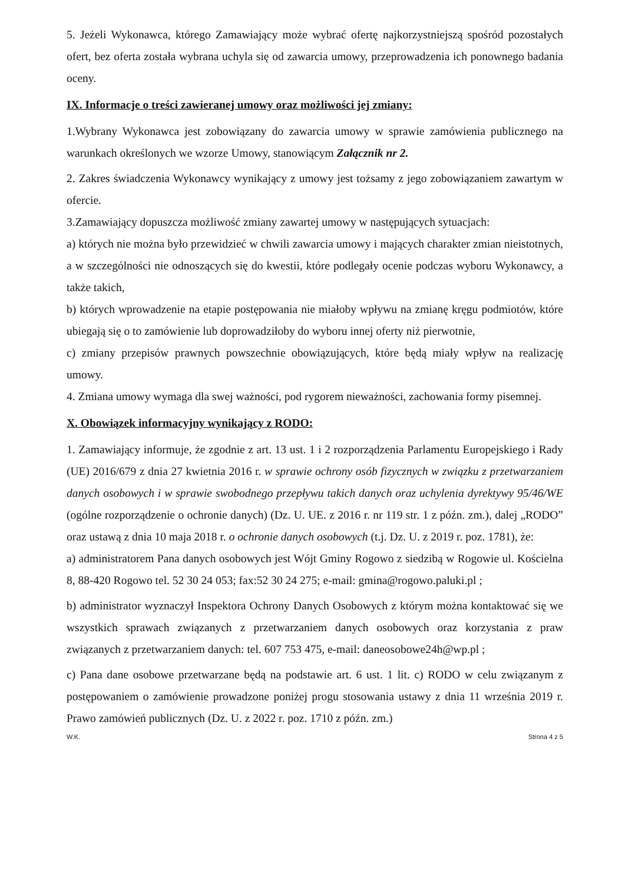5. Jeżeli Wykonawca, którego Zamawiający może wybrać ofertę najkorzystniejszą spośród pozostałych ofert, bez oferta została wybrana uchyla się od zawarcia umowy, przeprowadzenia ich ponownego badania oceny.
IX. Informacje o treści zawieranej umowy oraz możliwości jej zmiany:
1.Wybrany Wykonawca jest zobowiązany do zawarcia umowy w sprawie zamówienia publicznego na warunkach określonych we wzorze Umowy, stanowiącym Załącznik nr 2.
2. Zakres świadczenia Wykonawcy wynikający z umowy jest tożsamy z jego zobowiązaniem zawartym w ofercie.
3.Zamawiający dopuszcza możliwość zmiany zawartej umowy w następujących sytuacjach:
a) których nie można było przewidzieć w chwili zawarcia umowy i mających charakter zmian nieistotnych, a w szczególności nie odnoszących się do kwestii, które podlegały ocenie podczas wyboru Wykonawcy, a także takich,
b) których wprowadzenie na etapie postępowania nie miałoby wpływu na zmianę kręgu podmiotów, które ubiegają się o to zamówienie lub doprowadziłoby do wyboru innej oferty niż pierwotnie,
c) zmiany przepisów prawnych powszechnie obowiązujących, które będą miały wpływ na realizację umowy.
4. Zmiana umowy wymaga dla swej ważności, pod rygorem nieważności, zachowania formy pisemnej.
X. Obowiązek informacyjny wynikający z RODO:
1. Zamawiający informuje, że zgodnie z art. 13 ust. 1 i 2 rozporządzenia Parlamentu Europejskiego i Rady (UE) 2016/679 z dnia 27 kwietnia 2016 r. w sprawie ochrony osób fizycznych w związku z przetwarzaniem danych osobowych i w sprawie swobodnego przepływu takich danych oraz uchylenia dyrektywy 95/46/WE (ogólne rozporządzenie o ochronie danych) (Dz. U. UE. z 2016 r. nr 119 str. 1 z późn. zm.), dalej „RODO” oraz ustawą z dnia 10 maja 2018 r. o ochronie danych osobowych (t.j. Dz. U. z 2019 r. poz. 1781), że:
a) administratorem Pana danych osobowych jest Wójt Gminy Rogowo z siedzibą w Rogowie ul. Kościelna 8, 88-420 Rogowo tel. 52 30 24 053; fax:52 30 24 275; e-mail: gmina@rogowo.paluki.pl ;
b) administrator wyznaczył Inspektora Ochrony Danych Osobowych z którym można kontaktować się we wszystkich sprawach związanych z przetwarzaniem danych osobowych oraz korzystania z praw związanych z przetwarzaniem danych: tel. 607 753 475, e-mail: daneosobowe24h@wp.pl ;
c) Pana dane osobowe przetwarzane będą na podstawie art. 6 ust. 1 lit. c) RODO w celu związanym z postępowaniem o zamówienie prowadzone poniżej progu stosowania ustawy z dnia 11 września 2019 r. Prawo zamówień publicznych (Dz. U. z 2022 r. poz. 1710 z późn. zm.)
W.K. Strona 4 z 5